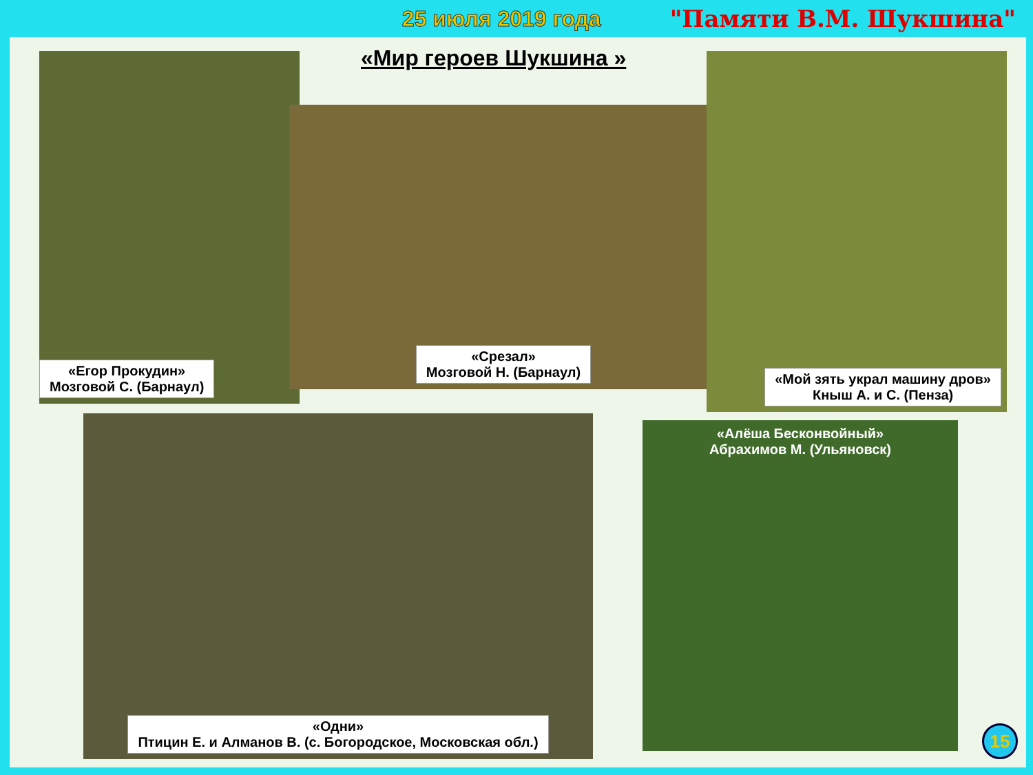25 июля 2019 года "Памяти В.М. Шукшина"
«Мир героев Шукшина »
«Егор Прокудин»
Мозговой С. (Барнаул)
«Срезал»
Мозговой Н. (Барнаул)
«Мой зять украл машину дров»
Кныш А. и С. (Пенза)
«Одни»
Птицин Е. и Алманов В. (с. Богородское, Московская обл.)
«Алёша Бесконвойный»
Абрахимов М. (Ульяновск)
15